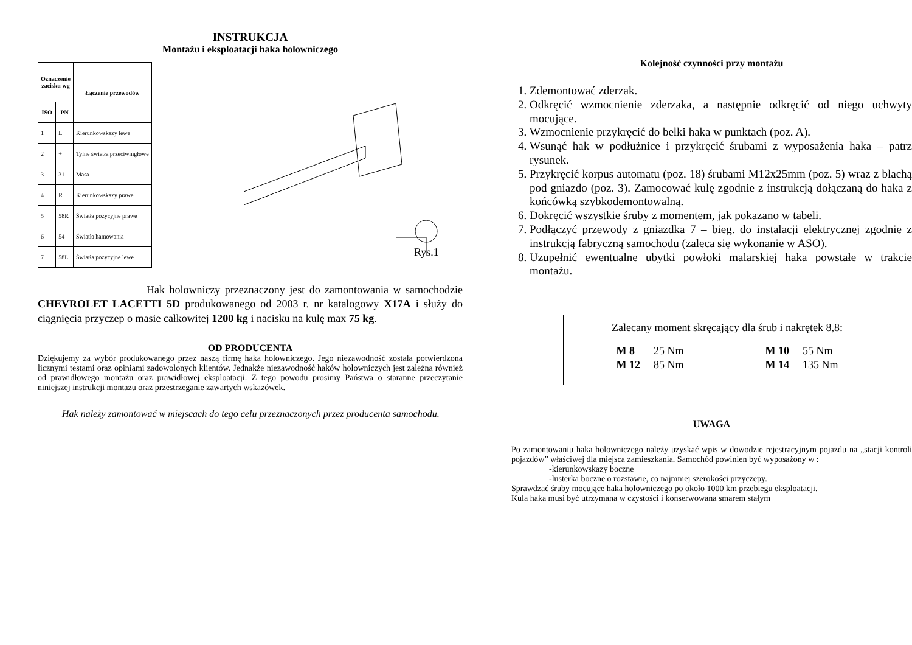INSTRUKCJA
Montażu i eksploatacji haka holowniczego
| Oznaczenie zacisku wg | | Łączenie przewodów |
| --- | --- | --- |
| ISO | PN | |
| 1 | L | Kierunkowskazy lewe |
| 2 | + | Tylne światła przeciwmgłowe |
| 3 | 31 | Masa |
| 4 | R | Kierunkowskazy prawe |
| 5 | 58R | Światła pozycyjne prawe |
| 6 | 54 | Światła hamowania |
| 7 | 58L | Światła pozycyjne lewe |
Rys.1
Hak holowniczy przeznaczony jest do zamontowania w samochodzie CHEVROLET LACETTI 5D produkowanego od 2003 r. nr katalogowy X17A i służy do ciągnięcia przyczep o masie całkowitej 1200 kg i nacisku na kulę max 75 kg.
OD PRODUCENTA
Dziękujemy za wybór produkowanego przez naszą firmę haka holowniczego. Jego niezawodność została potwierdzona licznymi testami oraz opiniami zadowolonych klientów. Jednakże niezawodność haków holowniczych jest zależna również od prawidłowego montażu oraz prawidłowej eksploatacji. Z tego powodu prosimy Państwa o staranne przeczytanie niniejszej instrukcji montażu oraz przestrzeganie zawartych wskazówek.
Hak należy zamontować w miejscach do tego celu przeznaczonych przez producenta samochodu.
Kolejność czynności przy montażu
1. Zdemontować zderzak.
2. Odkręcić wzmocnienie zderzaka, a następnie odkręcić od niego uchwyty mocujące.
3. Wzmocnienie przykręcić do belki haka w punktach (poz. A).
4. Wsunąć hak w podłużnice i przykręcić śrubami z wyposażenia haka – patrz rysunek.
5. Przykręcić korpus automatu (poz. 18) śrubami M12x25mm (poz. 5) wraz z blachą pod gniazdo (poz. 3). Zamocować kulę zgodnie z instrukcją dołączaną do haka z końcówką szybkodemontowalną.
6. Dokręcić wszystkie śruby z momentem, jak pokazano w tabeli.
7. Podłączyć przewody z gniazdka 7 – bieg. do instalacji elektrycznej zgodnie z instrukcją fabryczną samochodu (zaleca się wykonanie w ASO).
8. Uzupełnić ewentualne ubytki powłoki malarskiej haka powstałe w trakcie montażu.
Zalecany moment skręcający dla śrub i nakrętek 8,8:
| M 8 | 25 Nm | | M 10 | 55 Nm |
| M 12 | 85 Nm | | M 14 | 135 Nm |
UWAGA
Po zamontowaniu haka holowniczego należy uzyskać wpis w dowodzie rejestracyjnym pojazdu na „stacji kontroli pojazdów” właściwej dla miejsca zamieszkania. Samochód powinien być wyposażony w :
-kierunkowskazy boczne
-lusterka boczne o rozstawie, co najmniej szerokości przyczepy.
Sprawdzać śruby mocujące haka holowniczego po około 1000 km przebiegu eksploatacji.
Kula haka musi być utrzymana w czystości i konserwowana smarem stałym